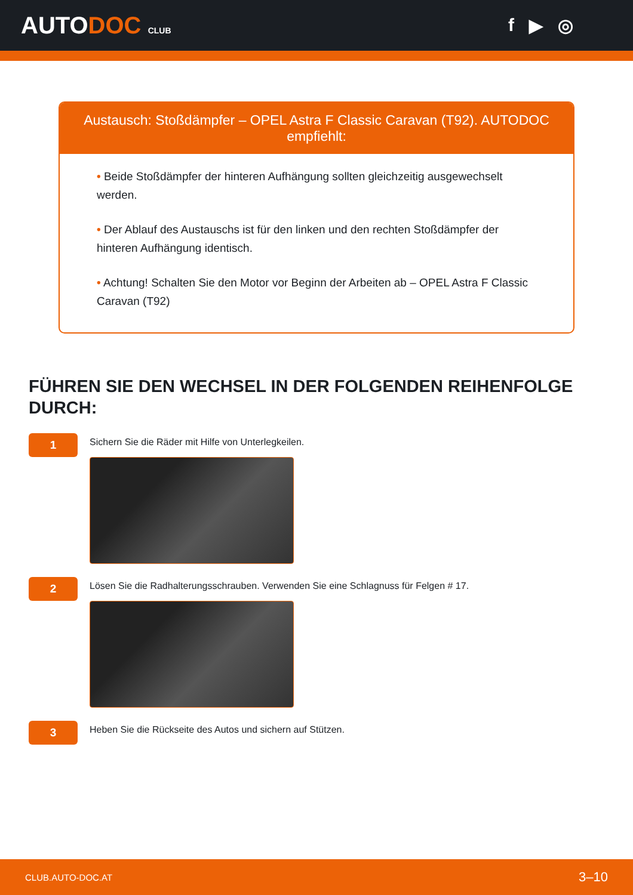AUTODOC CLUB
f ▶ ◎
Austausch: Stoßdämpfer – OPEL Astra F Classic Caravan (T92). AUTODOC empfiehlt:
• Beide Stoßdämpfer der hinteren Aufhängung sollten gleichzeitig ausgewechselt werden.
• Der Ablauf des Austauschs ist für den linken und den rechten Stoßdämpfer der hinteren Aufhängung identisch.
• Achtung! Schalten Sie den Motor vor Beginn der Arbeiten ab – OPEL Astra F Classic Caravan (T92)
FÜHREN SIE DEN WECHSEL IN DER FOLGENDEN REIHENFOLGE DURCH:
1
Sichern Sie die Räder mit Hilfe von Unterlegkeilen.
2
Lösen Sie die Radhalterungsschrauben. Verwenden Sie eine Schlagnuss für Felgen # 17.
3
Heben Sie die Rückseite des Autos und sichern auf Stützen.
CLUB.AUTO-DOC.AT 3–10